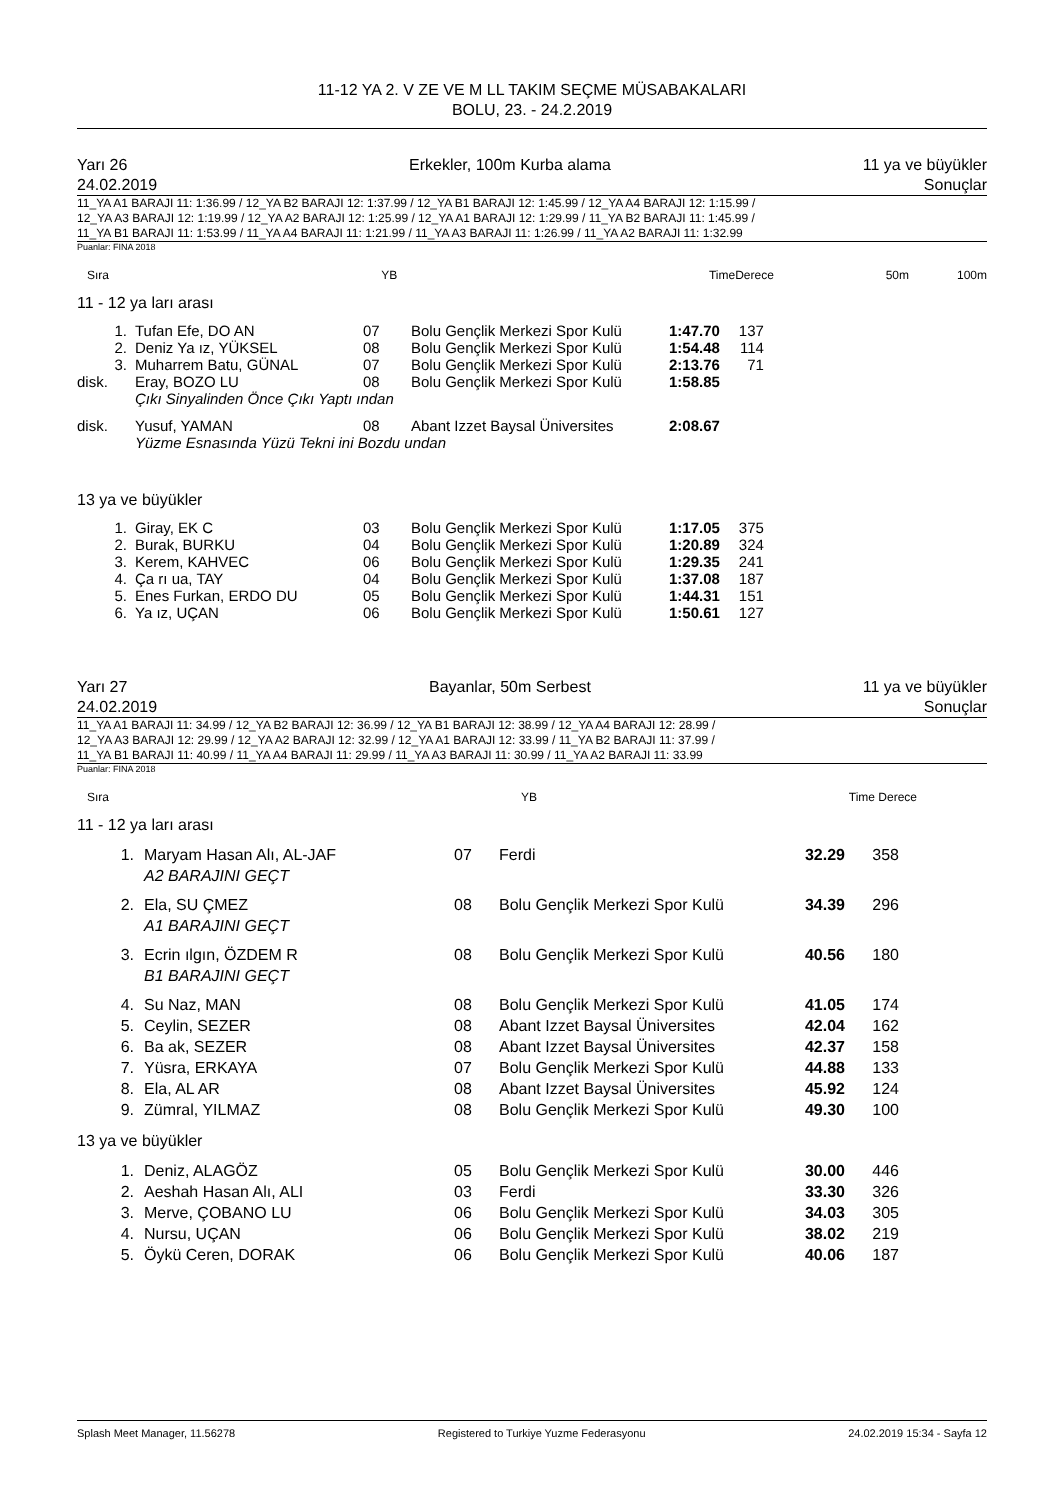11-12 YA 2. V ZE VE M LL TAKIM SEÇME MÜSABAKALARI
BOLU, 23. - 24.2.2019
Yarı 26
24.02.2019 Erkekler, 100m Kurba alama 11 ya ve büyükler
Sonuçlar
11_YA A1 BARAJI 11: 1:36.99 / 12_YA B2 BARAJI 12: 1:37.99 / 12_YA B1 BARAJI 12: 1:45.99 / 12_YA A4 BARAJI 12: 1:15.99 /
12_YA A3 BARAJI 12: 1:19.99 / 12_YA A2 BARAJI 12: 1:25.99 / 12_YA A1 BARAJI 12: 1:29.99 / 11_YA B2 BARAJI 11: 1:45.99 /
11_YA B1 BARAJI 11: 1:53.99 / 11_YA A4 BARAJI 11: 1:21.99 / 11_YA A3 BARAJI 11: 1:26.99 / 11_YA A2 BARAJI 11: 1:32.99
Puanlar: FINA 2018
| Sıra | YB | TimeDerece | 50m | 100m |
| --- | --- | --- | --- | --- |
11 - 12 ya ları arası
| 1. | Tufan Efe, DO AN | 07 | Bolu Gençlik Merkezi Spor Kulü | 1:47.70 | 137 |
| 2. | Deniz Ya ız, YÜKSEL | 08 | Bolu Gençlik Merkezi Spor Kulü | 1:54.48 | 114 |
| 3. | Muharrem Batu, GÜNAL | 07 | Bolu Gençlik Merkezi Spor Kulü | 2:13.76 | 71 |
| disk. | Eray, BOZO LU | 08 | Bolu Gençlik Merkezi Spor Kulü | 1:58.85 | |
| | Çıkı Sinyalinden Önce Çıkı Yaptı ından | | | | |
| disk. | Yusuf, YAMAN | 08 | Abant Izzet Baysal Üniversites | 2:08.67 | |
| | Yüzme Esnasında Yüzü Tekni ini Bozdu undan | | | | |
13 ya ve büyükler
| 1. | Giray, EK C | 03 | Bolu Gençlik Merkezi Spor Kulü | 1:17.05 | 375 |
| 2. | Burak, BURKU | 04 | Bolu Gençlik Merkezi Spor Kulü | 1:20.89 | 324 |
| 3. | Kerem, KAHVEC | 06 | Bolu Gençlik Merkezi Spor Kulü | 1:29.35 | 241 |
| 4. | Ça rı ua, TAY | 04 | Bolu Gençlik Merkezi Spor Kulü | 1:37.08 | 187 |
| 5. | Enes Furkan, ERDO DU | 05 | Bolu Gençlik Merkezi Spor Kulü | 1:44.31 | 151 |
| 6. | Ya ız, UÇAN | 06 | Bolu Gençlik Merkezi Spor Kulü | 1:50.61 | 127 |
Yarı 27
24.02.2019 Bayanlar, 50m Serbest 11 ya ve büyükler
Sonuçlar
11_YA A1 BARAJI 11: 34.99 / 12_YA B2 BARAJI 12: 36.99 / 12_YA B1 BARAJI 12: 38.99 / 12_YA A4 BARAJI 12: 28.99 /
12_YA A3 BARAJI 12: 29.99 / 12_YA A2 BARAJI 12: 32.99 / 12_YA A1 BARAJI 12: 33.99 / 11_YA B2 BARAJI 11: 37.99 /
11_YA B1 BARAJI 11: 40.99 / 11_YA A4 BARAJI 11: 29.99 / 11_YA A3 BARAJI 11: 30.99 / 11_YA A2 BARAJI 11: 33.99
Puanlar: FINA 2018
| Sıra | YB | Time Derece |
| --- | --- | --- |
11 - 12 ya ları arası
| 1. | Maryam Hasan Alı, AL-JAF | 07 | Ferdi | 32.29 | 358 |
| | A2 BARAJINI GEÇT | | | | |
| 2. | Ela, SU ÇMEZ | 08 | Bolu Gençlik Merkezi Spor Kulü | 34.39 | 296 |
| | A1 BARAJINI GEÇT | | | | |
| 3. | Ecrin ılgın, ÖZDEM R | 08 | Bolu Gençlik Merkezi Spor Kulü | 40.56 | 180 |
| | B1 BARAJINI GEÇT | | | | |
| 4. | Su Naz, MAN | 08 | Bolu Gençlik Merkezi Spor Kulü | 41.05 | 174 |
| 5. | Ceylin, SEZER | 08 | Abant Izzet Baysal Üniversites | 42.04 | 162 |
| 6. | Ba ak, SEZER | 08 | Abant Izzet Baysal Üniversites | 42.37 | 158 |
| 7. | Yüsra, ERKAYA | 07 | Bolu Gençlik Merkezi Spor Kulü | 44.88 | 133 |
| 8. | Ela, AL AR | 08 | Abant Izzet Baysal Üniversites | 45.92 | 124 |
| 9. | Zümral, YILMAZ | 08 | Bolu Gençlik Merkezi Spor Kulü | 49.30 | 100 |
13 ya ve büyükler
| 1. | Deniz, ALAGÖZ | 05 | Bolu Gençlik Merkezi Spor Kulü | 30.00 | 446 |
| 2. | Aeshah Hasan Alı, ALI | 03 | Ferdi | 33.30 | 326 |
| 3. | Merve, ÇOBANO LU | 06 | Bolu Gençlik Merkezi Spor Kulü | 34.03 | 305 |
| 4. | Nursu, UÇAN | 06 | Bolu Gençlik Merkezi Spor Kulü | 38.02 | 219 |
| 5. | Öykü Ceren, DORAK | 06 | Bolu Gençlik Merkezi Spor Kulü | 40.06 | 187 |
Splash Meet Manager, 11.56278 Registered to Turkiye Yuzme Federasyonu 24.02.2019 15:34 - Sayfa 12